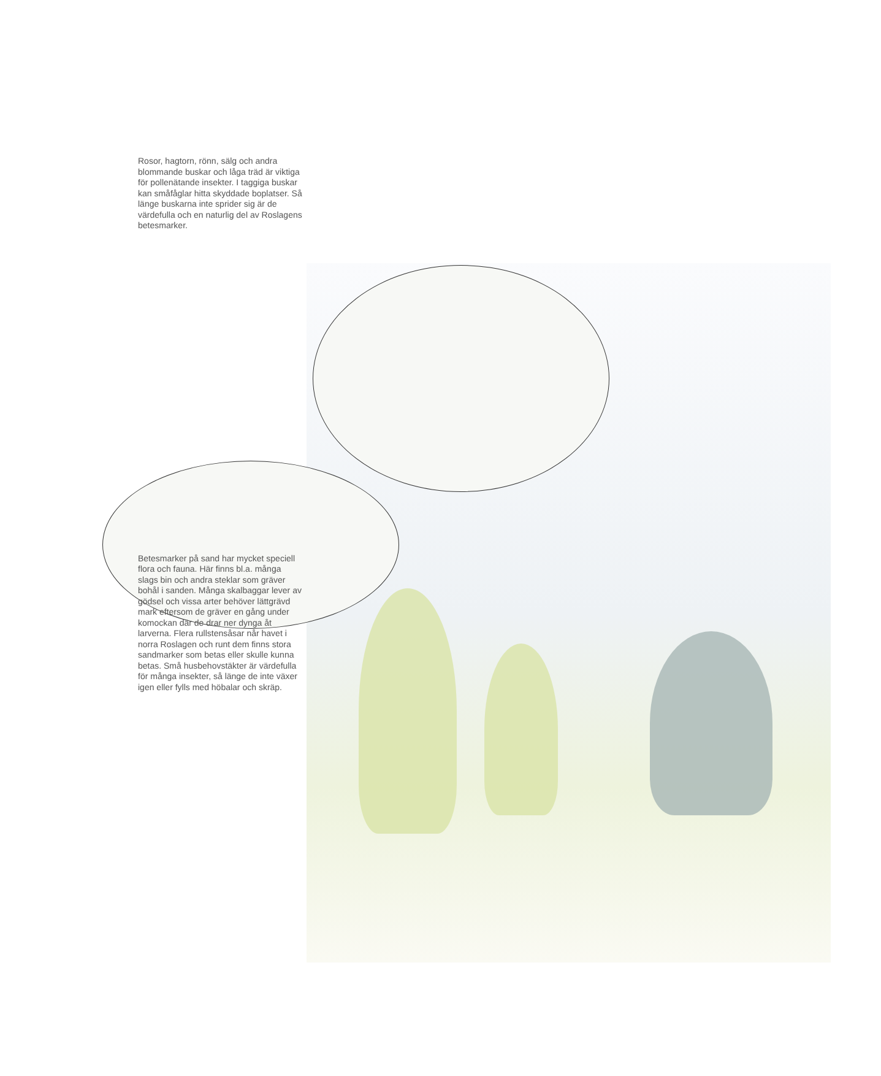Rosor, hagtorn, rönn, sälg och andra blommande buskar och låga träd är viktiga för pollenätande insekter. I taggiga buskar kan småfåglar hitta skyddade boplatser. Så länge buskarna inte sprider sig är de värdefulla och en naturlig del av Roslagens betesmarker.
Betesmarker på sand har mycket speciell flora och fauna. Här finns bl.a. många slags bin och andra steklar som gräver bohål i sanden. Många skalbaggar lever av gödsel och vissa arter behöver lättgrävd mark eftersom de gräver en gång under komockan där de drar ner dynga åt larverna. Flera rullstensåsar når havet i norra Roslagen och runt dem finns stora sandmarker som betas eller skulle kunna betas. Små husbehovstäkter är värdefulla för många insekter, så länge de inte växer igen eller fylls med höbalar och skräp.